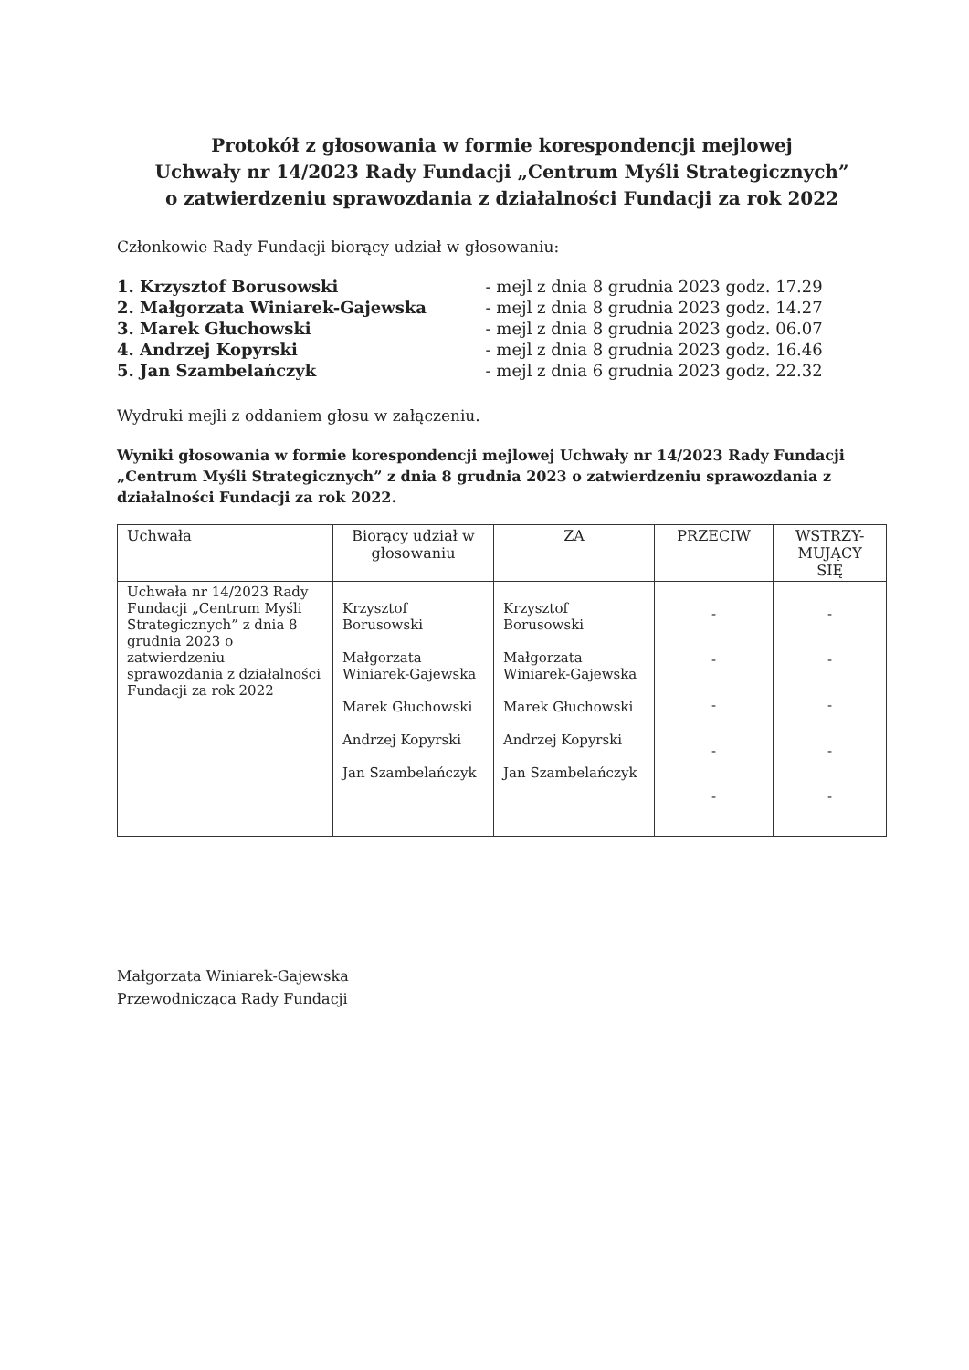Protokół z głosowania w formie korespondencji mejlowej
Uchwały nr 14/2023 Rady Fundacji „Centrum Myśli Strategicznych”
o zatwierdzeniu sprawozdania z działalności Fundacji za rok 2022
Członkowie Rady Fundacji biorący udział w głosowaniu:
| 1. Krzysztof Borusowski | - mejl z dnia 8 grudnia 2023 godz. 17.29 |
| 2. Małgorzata Winiarek-Gajewska | - mejl z dnia 8 grudnia 2023 godz. 14.27 |
| 3. Marek Głuchowski | - mejl z dnia 8 grudnia 2023 godz. 06.07 |
| 4. Andrzej Kopyrski | - mejl z dnia 8 grudnia 2023 godz. 16.46 |
| 5. Jan Szambelańczyk | - mejl z dnia 6 grudnia 2023 godz. 22.32 |
Wydruki mejli z oddaniem głosu w załączeniu.
Wyniki głosowania w formie korespondencji mejlowej Uchwały nr 14/2023 Rady Fundacji „Centrum Myśli Strategicznych” z dnia 8 grudnia 2023 o zatwierdzeniu sprawozdania z działalności Fundacji za rok 2022.
| Uchwała | Biorący udział w głosowaniu | ZA | PRZECIW | WSTRZY- MUJĄCY SIĘ |
| --- | --- | --- | --- | --- |
| Uchwała nr 14/2023 Rady Fundacji „Centrum Myśli Strategicznych” z dnia 8 grudnia 2023 o zatwierdzeniu sprawozdania z działalności Fundacji za rok 2022 | Krzysztof Borusowski Małgorzata Winiarek-Gajewska Marek Głuchowski Andrzej Kopyrski Jan Szambelańczyk | Krzysztof Borusowski Małgorzata Winiarek-Gajewska Marek Głuchowski Andrzej Kopyrski Jan Szambelańczyk | - - - - - | - - - - - |
Małgorzata Winiarek-Gajewska
Przewodnicząca Rady Fundacji